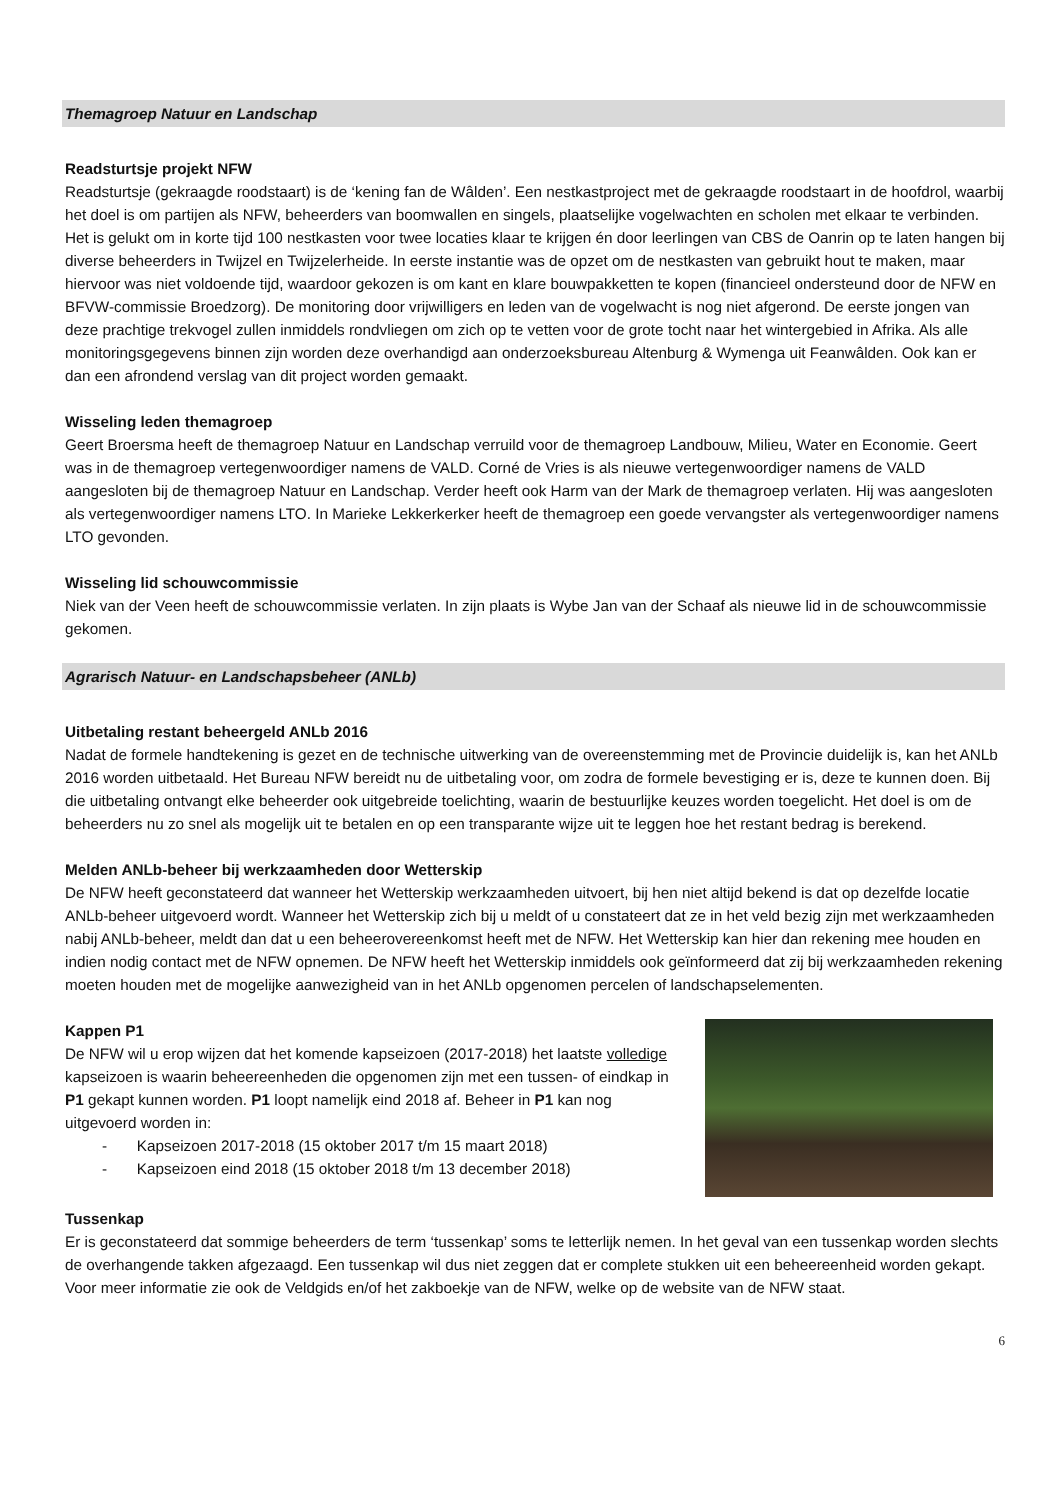Themagroep Natuur en Landschap
Readsturtsje projekt NFW
Readsturtsje (gekraagde roodstaart) is de ‘kening fan de Wâlden’. Een nestkastproject met de gekraagde roodstaart in de hoofdrol, waarbij het doel is om partijen als NFW, beheerders van boomwallen en singels, plaatselijke vogelwachten en scholen met elkaar te verbinden. Het is gelukt om in korte tijd 100 nestkasten voor twee locaties klaar te krijgen én door leerlingen van CBS de Oanrin op te laten hangen bij diverse beheerders in Twijzel en Twijzelerheide. In eerste instantie was de opzet om de nestkasten van gebruikt hout te maken, maar hiervoor was niet voldoende tijd, waardoor gekozen is om kant en klare bouwpakketten te kopen (financieel ondersteund door de NFW en BFVW-commissie Broedzorg). De monitoring door vrijwilligers en leden van de vogelwacht is nog niet afgerond. De eerste jongen van deze prachtige trekvogel zullen inmiddels rondvliegen om zich op te vetten voor de grote tocht naar het wintergebied in Afrika. Als alle monitoringsgegevens binnen zijn worden deze overhandigd aan onderzoeksbureau Altenburg & Wymenga uit Feanwâlden. Ook kan er dan een afrondend verslag van dit project worden gemaakt.
Wisseling leden themagroep
Geert Broersma heeft de themagroep Natuur en Landschap verruild voor de themagroep Landbouw, Milieu, Water en Economie. Geert was in de themagroep vertegenwoordiger namens de VALD. Corné de Vries is als nieuwe vertegenwoordiger namens de VALD aangesloten bij de themagroep Natuur en Landschap. Verder heeft ook Harm van der Mark de themagroep verlaten. Hij was aangesloten als vertegenwoordiger namens LTO. In Marieke Lekkerkerker heeft de themagroep een goede vervangster als vertegenwoordiger namens LTO gevonden.
Wisseling lid schouwcommissie
Niek van der Veen heeft de schouwcommissie verlaten. In zijn plaats is Wybe Jan van der Schaaf als nieuwe lid in de schouwcommissie gekomen.
Agrarisch Natuur- en Landschapsbeheer (ANLb)
Uitbetaling restant beheergeld ANLb 2016
Nadat de formele handtekening is gezet en de technische uitwerking van de overeenstemming met de Provincie duidelijk is, kan het ANLb 2016 worden uitbetaald. Het Bureau NFW bereidt nu de uitbetaling voor, om zodra de formele bevestiging er is, deze te kunnen doen. Bij die uitbetaling ontvangt elke beheerder ook uitgebreide toelichting, waarin de bestuurlijke keuzes worden toegelicht. Het doel is om de beheerders nu zo snel als mogelijk uit te betalen en op een transparante wijze uit te leggen hoe het restant bedrag is berekend.
Melden ANLb-beheer bij werkzaamheden door Wetterskip
De NFW heeft geconstateerd dat wanneer het Wetterskip werkzaamheden uitvoert, bij hen niet altijd bekend is dat op dezelfde locatie ANLb-beheer uitgevoerd wordt. Wanneer het Wetterskip zich bij u meldt of u constateert dat ze in het veld bezig zijn met werkzaamheden nabij ANLb-beheer, meldt dan dat u een beheerovereenkomst heeft met de NFW. Het Wetterskip kan hier dan rekening mee houden en indien nodig contact met de NFW opnemen. De NFW heeft het Wetterskip inmiddels ook geïnformeerd dat zij bij werkzaamheden rekening moeten houden met de mogelijke aanwezigheid van in het ANLb opgenomen percelen of landschapselementen.
Kappen P1
De NFW wil u erop wijzen dat het komende kapseizoen (2017-2018) het laatste volledige kapseizoen is waarin beheereenheden die opgenomen zijn met een tussen- of eindkap in P1 gekapt kunnen worden. P1 loopt namelijk eind 2018 af. Beheer in P1 kan nog uitgevoerd worden in:
- Kapseizoen 2017-2018 (15 oktober 2017 t/m 15 maart 2018)
- Kapseizoen eind 2018 (15 oktober 2018 t/m 13 december 2018)
Tussenkap
Er is geconstateerd dat sommige beheerders de term ‘tussenkap’ soms te letterlijk nemen. In het geval van een tussenkap worden slechts de overhangende takken afgezaagd. Een tussenkap wil dus niet zeggen dat er complete stukken uit een beheereenheid worden gekapt. Voor meer informatie zie ook de Veldgids en/of het zakboekje van de NFW, welke op de website van de NFW staat.
6